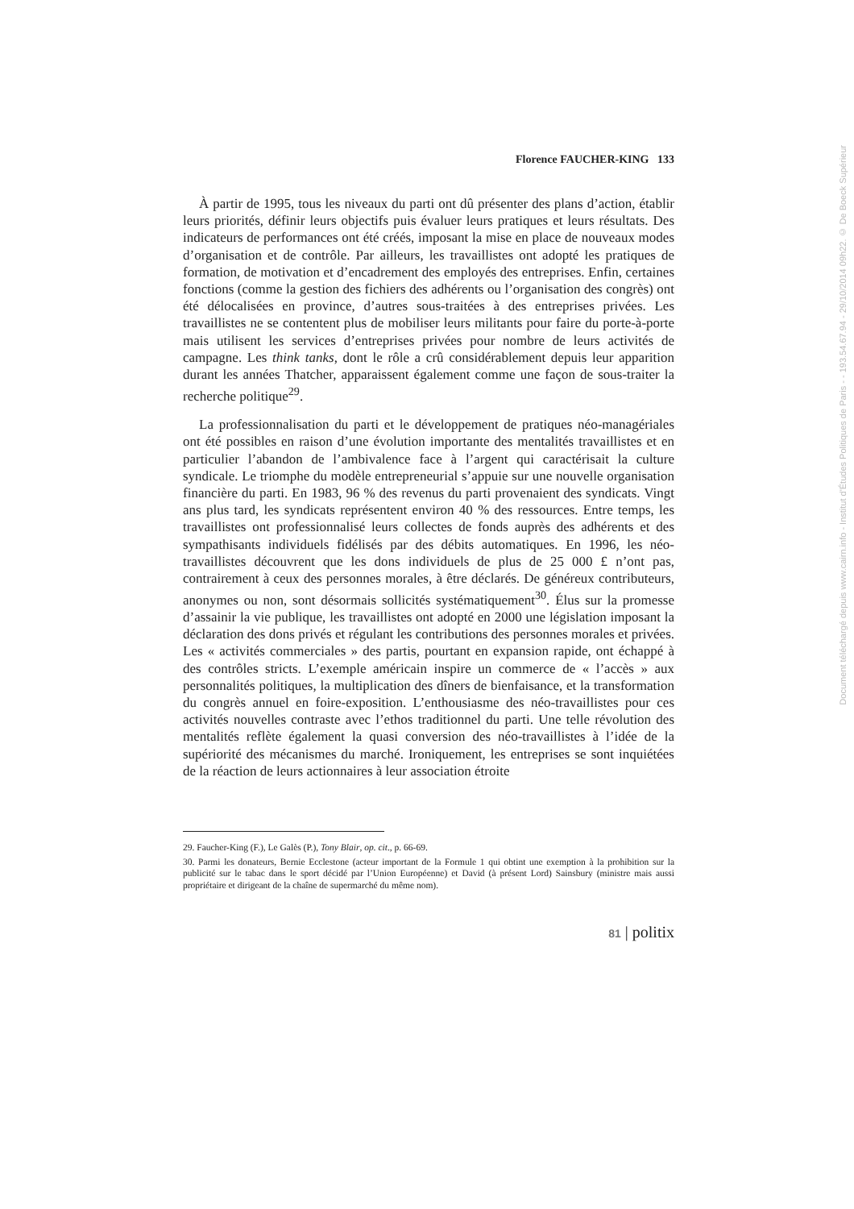Florence FAUCHER-KING 133
À partir de 1995, tous les niveaux du parti ont dû présenter des plans d’action, établir leurs priorités, définir leurs objectifs puis évaluer leurs pratiques et leurs résultats. Des indicateurs de performances ont été créés, imposant la mise en place de nouveaux modes d’organisation et de contrôle. Par ailleurs, les travaillistes ont adopté les pratiques de formation, de motivation et d’encadrement des employés des entreprises. Enfin, certaines fonctions (comme la gestion des fichiers des adhérents ou l’organisation des congrès) ont été délocalisées en province, d’autres sous-traitées à des entreprises privées. Les travaillistes ne se contentent plus de mobiliser leurs militants pour faire du porte-à-porte mais utilisent les services d’entreprises privées pour nombre de leurs activités de campagne. Les think tanks, dont le rôle a crû considérablement depuis leur apparition durant les années Thatcher, apparaissent également comme une façon de sous-traiter la recherche politique<sup>29</sup>.
La professionnalisation du parti et le développement de pratiques néo-managériales ont été possibles en raison d’une évolution importante des mentalités travaillistes et en particulier l’abandon de l’ambivalence face à l’argent qui caractérisait la culture syndicale. Le triomphe du modèle entrepreneurial s’appuie sur une nouvelle organisation financière du parti. En 1983, 96 % des revenus du parti provenaient des syndicats. Vingt ans plus tard, les syndicats représentent environ 40 % des ressources. Entre temps, les travaillistes ont professionnalisé leurs collectes de fonds auprès des adhérents et des sympathisants individuels fidélisés par des débits automatiques. En 1996, les néo-travaillistes découvrent que les dons individuels de plus de 25 000 £ n’ont pas, contrairement à ceux des personnes morales, à être déclarés. De généreux contributeurs, anonymes ou non, sont désormais sollicités systématiquement<sup>30</sup>. Élus sur la promesse d’assainir la vie publique, les travaillistes ont adopté en 2000 une législation imposant la déclaration des dons privés et régulant les contributions des personnes morales et privées. Les « activités commerciales » des partis, pourtant en expansion rapide, ont échappé à des contrôles stricts. L’exemple américain inspire un commerce de « l’accès » aux personnalités politiques, la multiplication des dîners de bienfaisance, et la transformation du congrès annuel en foire-exposition. L’enthousiasme des néo-travaillistes pour ces activités nouvelles contraste avec l’ethos traditionnel du parti. Une telle révolution des mentalités reflète également la quasi conversion des néo-travaillistes à l’idée de la supériorité des mécanismes du marché. Ironiquement, les entreprises se sont inquiétées de la réaction de leurs actionnaires à leur association étroite
29. Faucher-King (F.), Le Galès (P.), Tony Blair, op. cit., p. 66-69.
30. Parmi les donateurs, Bernie Ecclestone (acteur important de la Formule 1 qui obtint une exemption à la prohibition sur la publicité sur le tabac dans le sport décidé par l’Union Européenne) et David (à présent Lord) Sainsbury (ministre mais aussi propriétaire et dirigeant de la chaîne de supermarché du même nom).
81 | politix
Document téléchargé depuis www.cairn.info - Institut d'Études Politiques de Paris - - 193.54.67.94 - 29/10/2014 09h22. © De Boeck Supérieur